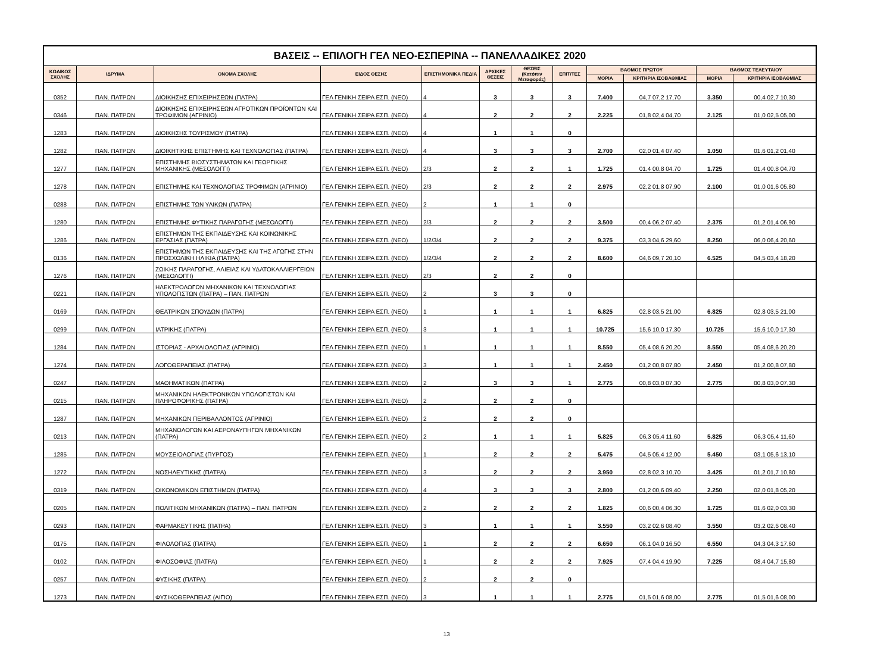| ΒΑΣΕΙΣ -- ΕΠΙΛΟΓΗ ΓΕΛ ΝΕΟ-ΕΣΠΕΡΙΝΑ -- ΠΑΝΕΛΛΑΔΙΚΕΣ 2020 | | | | | | | | | | | |
| ΚΩΔΙΚΟΣ ΣΧΟΛΗΣ | ΙΔΡΥΜΑ | ΟΝΟΜΑ ΣΧΟΛΗΣ | ΕΙΔΟΣ ΘΕΣΗΣ | ΕΠΙΣΤΗΜΟΝΙΚΑ ΠΕΔΙΑ | ΑΡΧΙΚΕΣ ΘΕΣΕΙΣ | ΘΕΣΕΙΣ (Κατόπιν Μεταφοράς) | ΕΠΙΤ/ΤΕΣ | ΒΑΘΜΟΣ ΠΡΩΤΟΥ | | ΒΑΘΜΟΣ ΤΕΛΕΥΤΑΙΟΥ | |
| | | | | | | | | ΜΟΡΙΑ | ΚΡΙΤΗΡΙΑ ΙΣΟΒΑΘΜΙΑΣ | ΜΟΡΙΑ | ΚΡΙΤΗΡΙΑ ΙΣΟΒΑΘΜΙΑΣ |
| 0352 | ΠΑΝ. ΠΑΤΡΩΝ | ΔΙΟΙΚΗΣΗΣ ΕΠΙΧΕΙΡΗΣΕΩΝ (ΠΑΤΡΑ) | ΓΕΛ ΓΕΝΙΚΗ ΣΕΙΡΑ ΕΣΠ. (ΝΕΟ) | 4 | 3 | 3 | 3 | 7.400 | 04,7 07,2 17,70 | 3.350 | 00,4 02,7 10,30 |
| 0346 | ΠΑΝ. ΠΑΤΡΩΝ | ΔΙΟΙΚΗΣΗΣ ΕΠΙΧΕΙΡΗΣΕΩΝ ΑΓΡΟΤΙΚΩΝ ΠΡΟΪΟΝΤΩΝ ΚΑΙ ΤΡΟΦΙΜΩΝ (ΑΓΡΙΝΙΟ) | ΓΕΛ ΓΕΝΙΚΗ ΣΕΙΡΑ ΕΣΠ. (ΝΕΟ) | 4 | 2 | 2 | 2 | 2.225 | 01,8 02,4 04,70 | 2.125 | 01,0 02,5 05,00 |
| 1283 | ΠΑΝ. ΠΑΤΡΩΝ | ΔΙΟΙΚΗΣΗΣ ΤΟΥΡΙΣΜΟΥ (ΠΑΤΡΑ) | ΓΕΛ ΓΕΝΙΚΗ ΣΕΙΡΑ ΕΣΠ. (ΝΕΟ) | 4 | 1 | 1 | 0 | | | | |
| 1282 | ΠΑΝ. ΠΑΤΡΩΝ | ΔΙΟΙΚΗΤΙΚΗΣ ΕΠΙΣΤΗΜΗΣ ΚΑΙ ΤΕΧΝΟΛΟΓΙΑΣ (ΠΑΤΡΑ) | ΓΕΛ ΓΕΝΙΚΗ ΣΕΙΡΑ ΕΣΠ. (ΝΕΟ) | 4 | 3 | 3 | 3 | 2.700 | 02,0 01,4 07,40 | 1.050 | 01,6 01,2 01,40 |
| 1277 | ΠΑΝ. ΠΑΤΡΩΝ | ΕΠΙΣΤΗΜΗΣ ΒΙΟΣΥΣΤΗΜΑΤΩΝ ΚΑΙ ΓΕΩΡΓΙΚΗΣ ΜΗΧΑΝΙΚΗΣ (ΜΕΣΟΛΟΓΓΙ) | ΓΕΛ ΓΕΝΙΚΗ ΣΕΙΡΑ ΕΣΠ. (ΝΕΟ) | 2/3 | 2 | 2 | 1 | 1.725 | 01,4 00,8 04,70 | 1.725 | 01,4 00,8 04,70 |
| 1278 | ΠΑΝ. ΠΑΤΡΩΝ | ΕΠΙΣΤΗΜΗΣ ΚΑΙ ΤΕΧΝΟΛΟΓΙΑΣ ΤΡΟΦΙΜΩΝ (ΑΓΡΙΝΙΟ) | ΓΕΛ ΓΕΝΙΚΗ ΣΕΙΡΑ ΕΣΠ. (ΝΕΟ) | 2/3 | 2 | 2 | 2 | 2.975 | 02,2 01,8 07,90 | 2.100 | 01,0 01,6 05,80 |
| 0288 | ΠΑΝ. ΠΑΤΡΩΝ | ΕΠΙΣΤΗΜΗΣ ΤΩΝ ΥΛΙΚΩΝ (ΠΑΤΡΑ) | ΓΕΛ ΓΕΝΙΚΗ ΣΕΙΡΑ ΕΣΠ. (ΝΕΟ) | 2 | 1 | 1 | 0 | | | | |
| 1280 | ΠΑΝ. ΠΑΤΡΩΝ | ΕΠΙΣΤΗΜΗΣ ΦΥΤΙΚΗΣ ΠΑΡΑΓΩΓΗΣ (ΜΕΣΟΛΟΓΓΙ) | ΓΕΛ ΓΕΝΙΚΗ ΣΕΙΡΑ ΕΣΠ. (ΝΕΟ) | 2/3 | 2 | 2 | 2 | 3.500 | 00,4 06,2 07,40 | 2.375 | 01,2 01,4 06,90 |
| 1286 | ΠΑΝ. ΠΑΤΡΩΝ | ΕΠΙΣΤΗΜΩΝ ΤΗΣ ΕΚΠΑΙΔΕΥΣΗΣ ΚΑΙ ΚΟΙΝΩΝΙΚΗΣ ΕΡΓΑΣΙΑΣ (ΠΑΤΡΑ) | ΓΕΛ ΓΕΝΙΚΗ ΣΕΙΡΑ ΕΣΠ. (ΝΕΟ) | 1/2/3/4 | 2 | 2 | 2 | 9.375 | 03,3 04,6 29,60 | 8.250 | 06,0 06,4 20,60 |
| 0136 | ΠΑΝ. ΠΑΤΡΩΝ | ΕΠΙΣΤΗΜΩΝ ΤΗΣ ΕΚΠΑΙΔΕΥΣΗΣ ΚΑΙ ΤΗΣ ΑΓΩΓΗΣ ΣΤΗΝ ΠΡΟΣΧΟΛΙΚΗ ΗΛΙΚΙΑ (ΠΑΤΡΑ) | ΓΕΛ ΓΕΝΙΚΗ ΣΕΙΡΑ ΕΣΠ. (ΝΕΟ) | 1/2/3/4 | 2 | 2 | 2 | 8.600 | 04,6 09,7 20,10 | 6.525 | 04,5 03,4 18,20 |
| 1276 | ΠΑΝ. ΠΑΤΡΩΝ | ΖΩΙΚΗΣ ΠΑΡΑΓΩΓΗΣ, ΑΛΙΕΙΑΣ ΚΑΙ ΥΔΑΤΟΚΑΛΛΙΕΡΓΕΙΩΝ (ΜΕΣΟΛΟΓΓΙ) | ΓΕΛ ΓΕΝΙΚΗ ΣΕΙΡΑ ΕΣΠ. (ΝΕΟ) | 2/3 | 2 | 2 | 0 | | | | |
| 0221 | ΠΑΝ. ΠΑΤΡΩΝ | ΗΛΕΚΤΡΟΛΟΓΩΝ ΜΗΧΑΝΙΚΩΝ ΚΑΙ ΤΕΧΝΟΛΟΓΙΑΣ ΥΠΟΛΟΓΙΣΤΩΝ (ΠΑΤΡΑ) – ΠΑΝ. ΠΑΤΡΩΝ | ΓΕΛ ΓΕΝΙΚΗ ΣΕΙΡΑ ΕΣΠ. (ΝΕΟ) | 2 | 3 | 3 | 0 | | | | |
| 0169 | ΠΑΝ. ΠΑΤΡΩΝ | ΘΕΑΤΡΙΚΩΝ ΣΠΟΥΔΩΝ (ΠΑΤΡΑ) | ΓΕΛ ΓΕΝΙΚΗ ΣΕΙΡΑ ΕΣΠ. (ΝΕΟ) | 1 | 1 | 1 | 1 | 6.825 | 02,8 03,5 21,00 | 6.825 | 02,8 03,5 21,00 |
| 0299 | ΠΑΝ. ΠΑΤΡΩΝ | ΙΑΤΡΙΚΗΣ (ΠΑΤΡΑ) | ΓΕΛ ΓΕΝΙΚΗ ΣΕΙΡΑ ΕΣΠ. (ΝΕΟ) | 3 | 1 | 1 | 1 | 10.725 | 15,6 10,0 17,30 | 10.725 | 15,6 10,0 17,30 |
| 1284 | ΠΑΝ. ΠΑΤΡΩΝ | ΙΣΤΟΡΙΑΣ - ΑΡΧΑΙΟΛΟΓΙΑΣ (ΑΓΡΙΝΙΟ) | ΓΕΛ ΓΕΝΙΚΗ ΣΕΙΡΑ ΕΣΠ. (ΝΕΟ) | 1 | 1 | 1 | 1 | 8.550 | 05,4 08,6 20,20 | 8.550 | 05,4 08,6 20,20 |
| 1274 | ΠΑΝ. ΠΑΤΡΩΝ | ΛΟΓΟΘΕΡΑΠΕΙΑΣ (ΠΑΤΡΑ) | ΓΕΛ ΓΕΝΙΚΗ ΣΕΙΡΑ ΕΣΠ. (ΝΕΟ) | 3 | 1 | 1 | 1 | 2.450 | 01,2 00,8 07,80 | 2.450 | 01,2 00,8 07,80 |
| 0247 | ΠΑΝ. ΠΑΤΡΩΝ | ΜΑΘΗΜΑΤΙΚΩΝ (ΠΑΤΡΑ) | ΓΕΛ ΓΕΝΙΚΗ ΣΕΙΡΑ ΕΣΠ. (ΝΕΟ) | 2 | 3 | 3 | 1 | 2.775 | 00,8 03,0 07,30 | 2.775 | 00,8 03,0 07,30 |
| 0215 | ΠΑΝ. ΠΑΤΡΩΝ | ΜΗΧΑΝΙΚΩΝ ΗΛΕΚΤΡΟΝΙΚΩΝ ΥΠΟΛΟΓΙΣΤΩΝ ΚΑΙ ΠΛΗΡΟΦΟΡΙΚΗΣ (ΠΑΤΡΑ) | ΓΕΛ ΓΕΝΙΚΗ ΣΕΙΡΑ ΕΣΠ. (ΝΕΟ) | 2 | 2 | 2 | 0 | | | | |
| 1287 | ΠΑΝ. ΠΑΤΡΩΝ | ΜΗΧΑΝΙΚΩΝ ΠΕΡΙΒΑΛΛΟΝΤΟΣ (ΑΓΡΙΝΙΟ) | ΓΕΛ ΓΕΝΙΚΗ ΣΕΙΡΑ ΕΣΠ. (ΝΕΟ) | 2 | 2 | 2 | 0 | | | | |
| 0213 | ΠΑΝ. ΠΑΤΡΩΝ | ΜΗΧΑΝΟΛΟΓΩΝ ΚΑΙ ΑΕΡΟΝΑΥΠΗΓΩΝ ΜΗΧΑΝΙΚΩΝ (ΠΑΤΡΑ) | ΓΕΛ ΓΕΝΙΚΗ ΣΕΙΡΑ ΕΣΠ. (ΝΕΟ) | 2 | 1 | 1 | 1 | 5.825 | 06,3 05,4 11,60 | 5.825 | 06,3 05,4 11,60 |
| 1285 | ΠΑΝ. ΠΑΤΡΩΝ | ΜΟΥΣΕΙΟΛΟΓΙΑΣ (ΠΥΡΓΟΣ) | ΓΕΛ ΓΕΝΙΚΗ ΣΕΙΡΑ ΕΣΠ. (ΝΕΟ) | 1 | 2 | 2 | 2 | 5.475 | 04,5 05,4 12,00 | 5.450 | 03,1 05,6 13,10 |
| 1272 | ΠΑΝ. ΠΑΤΡΩΝ | ΝΟΣΗΛΕΥΤΙΚΗΣ (ΠΑΤΡΑ) | ΓΕΛ ΓΕΝΙΚΗ ΣΕΙΡΑ ΕΣΠ. (ΝΕΟ) | 3 | 2 | 2 | 2 | 3.950 | 02,8 02,3 10,70 | 3.425 | 01,2 01,7 10,80 |
| 0319 | ΠΑΝ. ΠΑΤΡΩΝ | ΟΙΚΟΝΟΜΙΚΩΝ ΕΠΙΣΤΗΜΩΝ (ΠΑΤΡΑ) | ΓΕΛ ΓΕΝΙΚΗ ΣΕΙΡΑ ΕΣΠ. (ΝΕΟ) | 4 | 3 | 3 | 3 | 2.800 | 01,2 00,6 09,40 | 2.250 | 02,0 01,8 05,20 |
| 0205 | ΠΑΝ. ΠΑΤΡΩΝ | ΠΟΛΙΤΙΚΩΝ ΜΗΧΑΝΙΚΩΝ (ΠΑΤΡΑ) – ΠΑΝ. ΠΑΤΡΩΝ | ΓΕΛ ΓΕΝΙΚΗ ΣΕΙΡΑ ΕΣΠ. (ΝΕΟ) | 2 | 2 | 2 | 2 | 1.825 | 00,6 00,4 06,30 | 1.725 | 01,6 02,0 03,30 |
| 0293 | ΠΑΝ. ΠΑΤΡΩΝ | ΦΑΡΜΑΚΕΥΤΙΚΗΣ (ΠΑΤΡΑ) | ΓΕΛ ΓΕΝΙΚΗ ΣΕΙΡΑ ΕΣΠ. (ΝΕΟ) | 3 | 1 | 1 | 1 | 3.550 | 03,2 02,6 08,40 | 3.550 | 03,2 02,6 08,40 |
| 0175 | ΠΑΝ. ΠΑΤΡΩΝ | ΦΙΛΟΛΟΓΙΑΣ (ΠΑΤΡΑ) | ΓΕΛ ΓΕΝΙΚΗ ΣΕΙΡΑ ΕΣΠ. (ΝΕΟ) | 1 | 2 | 2 | 2 | 6.650 | 06,1 04,0 16,50 | 6.550 | 04,3 04,3 17,60 |
| 0102 | ΠΑΝ. ΠΑΤΡΩΝ | ΦΙΛΟΣΟΦΙΑΣ (ΠΑΤΡΑ) | ΓΕΛ ΓΕΝΙΚΗ ΣΕΙΡΑ ΕΣΠ. (ΝΕΟ) | 1 | 2 | 2 | 2 | 7.925 | 07,4 04,4 19,90 | 7.225 | 08,4 04,7 15,80 |
| 0257 | ΠΑΝ. ΠΑΤΡΩΝ | ΦΥΣΙΚΗΣ (ΠΑΤΡΑ) | ΓΕΛ ΓΕΝΙΚΗ ΣΕΙΡΑ ΕΣΠ. (ΝΕΟ) | 2 | 2 | 2 | 0 | | | | |
| 1273 | ΠΑΝ. ΠΑΤΡΩΝ | ΦΥΣΙΚΟΘΕΡΑΠΕΙΑΣ (ΑΙΓΙΟ) | ΓΕΛ ΓΕΝΙΚΗ ΣΕΙΡΑ ΕΣΠ. (ΝΕΟ) | 3 | 1 | 1 | 1 | 2.775 | 01,5 01,6 08,00 | 2.775 | 01,5 01,6 08,00 |
13